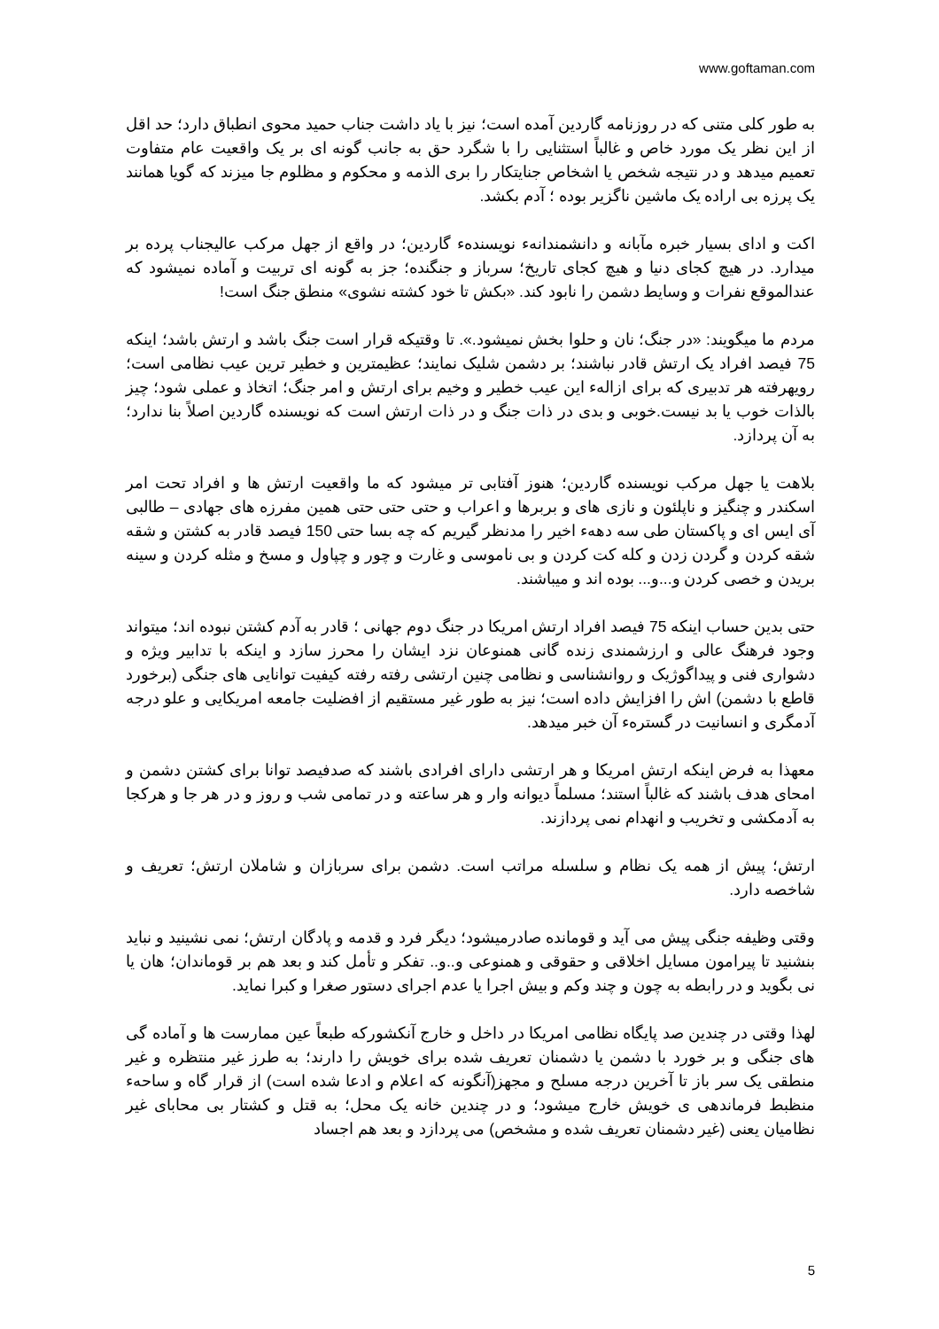www.goftaman.com
به طور کلی متنی که در روزنامه گاردین آمده است؛ نیز با یاد داشت جناب حمید محوی انطباق دارد؛ حد اقل از این نظر یک مورد خاص و غالباً استثنایی را با شگرد حق به جانب گونه ای بر یک واقعیت عام متفاوت تعمیم میدهد و در نتیجه شخص یا اشخاص جنایتکار را بری الذمه و محکوم و مظلوم جا میزند که گویا همانند یک پرزه بی اراده یک ماشین ناگزیر بوده ؛ آدم بکشد.
اکت و ادای بسیار خبره مآبانه و دانشمندانهء نویسندهء گاردین؛ در واقع از جهل مرکب عالیجناب پرده بر میدارد. در هیچ کجای دنیا و هیچ کجای تاریخ؛ سرباز و جنگنده؛ جز به گونه ای تربیت و آماده نمیشود که عندالموقع نفرات و وسایط دشمن را نابود کند. «بکش تا خود کشته نشوی» منطق جنگ است!
مردم ما میگویند: «در جنگ؛ نان و حلوا بخش نمیشود.». تا وقتیکه قرار است جنگ باشد و ارتش باشد؛ اینکه 75 فیصد افراد یک ارتش قادر نباشند؛ بر دشمن شلیک نمایند؛ عظیمترین و خطیر ترین عیب نظامی است؛ رویهرفته هر تدبیری که برای ازالهء این عیب خطیر و وخیم برای ارتش و امر جنگ؛ اتخاذ و عملی شود؛ چیز بالذات خوب یا بد نیست.خوبی و بدی در ذات جنگ و در ذات ارتش است که نویسنده گاردین اصلاً بنا ندارد؛ به آن پردازد.
بلاهت یا جهل مرکب نویسنده گاردین؛ هنوز آفتابی تر میشود که ما واقعیت ارتش ها و افراد تحت امر اسکندر و چنگیز و ناپلئون و نازی های و بربرها و اعراب و حتی حتی حتی همین مفرزه های جهادی – طالبی آی ایس ای و پاکستان طی سه دههء اخیر را مدنظر گیریم که چه بسا حتی 150 فیصد قادر به کشتن و شقه شقه کردن و گردن زدن و کله کت کردن و بی ناموسی و غارت و چور و چپاول و مسخ و مثله کردن و سینه بریدن و خصی کردن و...و... بوده اند و میباشند.
حتی بدین حساب اینکه 75 فیصد افراد ارتش امریکا در جنگ دوم جهانی ؛ قادر به آدم کشتن نبوده اند؛ میتواند وجود فرهنگ عالی و ارزشمندی زنده گانی همنوعان نزد ایشان را محرز سازد و اینکه با تدابیر ویژه و دشواری فنی و پیداگوژیک و روانشناسی و نظامی چنین ارتشی رفته رفته کیفیت توانایی های جنگی (برخورد قاطع با دشمن) اش را افزایش داده است؛ نیز به طور غیر مستقیم از افضلیت جامعه امریکایی و علو درجه آدمگری و انسانیت در گسترهء آن خبر میدهد.
معهذا به فرض اینکه ارتش امریکا و هر ارتشی دارای افرادی باشند که صدفیصد توانا برای کشتن دشمن و امحای هدف باشند که غالباً استند؛ مسلماً دیوانه وار و هر ساعته و در تمامی شب و روز و در هر جا و هرکجا به آدمکشی و تخریب و انهدام نمی پردازند.
ارتش؛ پیش از همه یک نظام و سلسله مراتب است. دشمن برای سربازان و شاملان ارتش؛ تعریف و شاخصه دارد.
وقتی وظیفه جنگی پیش می آید و قومانده صادرمیشود؛ دیگر فرد و قدمه و پادگان ارتش؛ نمی نشینید و نباید بنشنید تا پیرامون مسایل اخلاقی و حقوقی و همنوعی و..و.. تفکر و تأمل کند و بعد هم بر قوماندان؛ هان یا نی بگوید و در رابطه به چون و چند وکم و بیش اجرا یا عدم اجرای دستور صغرا و کبرا نماید.
لهذا وقتی در چندین صد پایگاه نظامی امریکا در داخل و خارج آنکشورکه طبعاً عین ممارست ها و آماده گی های جنگی و بر خورد با دشمن یا دشمنان تعریف شده برای خویش را دارند؛ به طرز غیر منتظره و غیر منطقی یک سر باز تا آخرین درجه مسلح و مجهز(آنگونه که اعلام و ادعا شده است) از قرار گاه و ساحهء منظبط فرماندهی ی خویش خارج میشود؛ و در چندین خانه یک محل؛ به قتل و کشتار بی محابای غیر نظامیان یعنی (غیر دشمنان تعریف شده و مشخص) می پردازد و بعد هم اجساد
5